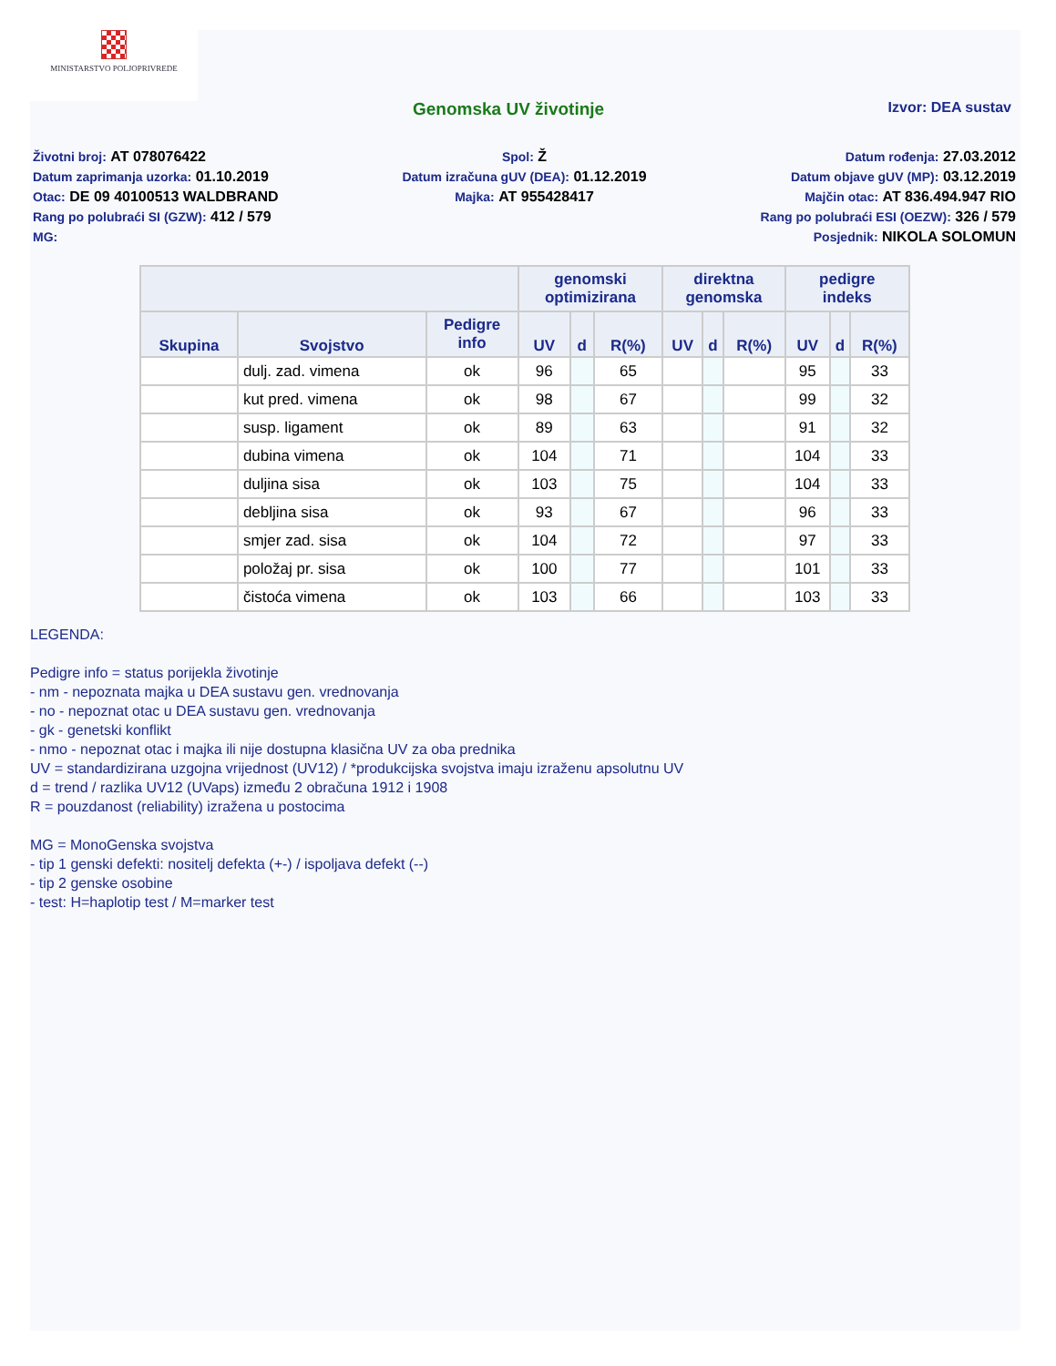MINISTARSTVO POLJOPRIVREDE
Genomska UV životinje
Izvor: DEA sustav
Životni broj: AT 078076422
Spol: Ž
Datum rođenja: 27.03.2012
Datum zaprimanja uzorka: 01.10.2019
Datum izračuna gUV (DEA): 01.12.2019
Datum objave gUV (MP): 03.12.2019
Otac: DE 09 40100513 WALDBRAND
Majka: AT 955428417
Majčin otac: AT 836.494.947 RIO
Rang po polubraći SI (GZW): 412 / 579
Rang po polubraći ESI (OEZW): 326 / 579
MG:
Posjednik: NIKOLA SOLOMUN
| | | | genomski optimizirana | | | direktna genomska | | | pedigre indeks | | |
| --- | --- | --- | --- | --- | --- | --- | --- | --- | --- | --- | --- |
| Skupina | Svojstvo | Pedigre info | UV | d | R(%) | UV | d | R(%) | UV | d | R(%) |
| | dulj. zad. vimena | ok | 96 | | 65 | | | | 95 | | 33 |
| | kut pred. vimena | ok | 98 | | 67 | | | | 99 | | 32 |
| | susp. ligament | ok | 89 | | 63 | | | | 91 | | 32 |
| | dubina vimena | ok | 104 | | 71 | | | | 104 | | 33 |
| | duljina sisa | ok | 103 | | 75 | | | | 104 | | 33 |
| | debljina sisa | ok | 93 | | 67 | | | | 96 | | 33 |
| | smjer zad. sisa | ok | 104 | | 72 | | | | 97 | | 33 |
| | položaj pr. sisa | ok | 100 | | 77 | | | | 101 | | 33 |
| | čistoća vimena | ok | 103 | | 66 | | | | 103 | | 33 |
LEGENDA:
Pedigre info = status porijekla životinje
- nm - nepoznata majka u DEA sustavu gen. vrednovanja
- no - nepoznat otac u DEA sustavu gen. vrednovanja
- gk - genetski konflikt
- nmo - nepoznat otac i majka ili nije dostupna klasična UV za oba prednika
UV = standardizirana uzgojna vrijednost (UV12) / *produkcijska svojstva imaju izraženu apsolutnu UV
d = trend / razlika UV12 (UVaps) između 2 obračuna 1912 i 1908
R = pouzdanost (reliability) izražena u postocima
MG = MonoGenska svojstva
- tip 1 genski defekti: nositelj defekta (+-) / ispoljava defekt (--)
- tip 2 genske osobine
- test: H=haplotip test / M=marker test